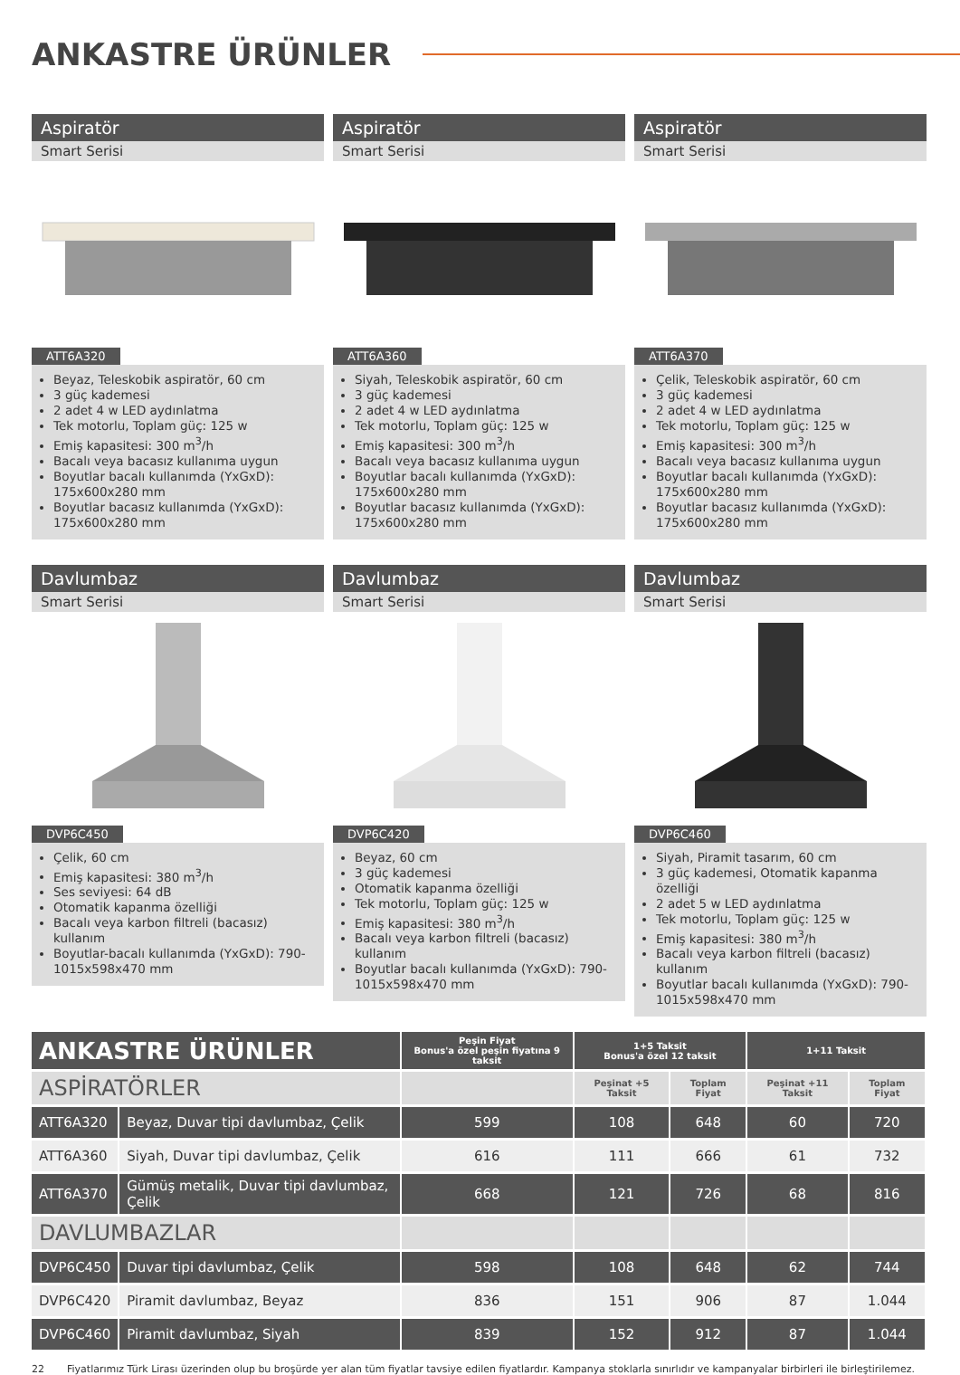ANKASTRE ÜRÜNLER
Aspiratör
Smart Serisi
ATT6A320
Beyaz, Teleskobik aspiratör, 60 cm
3 güç kademesi
2 adet 4 w LED aydınlatma
Tek motorlu, Toplam güç: 125 w
Emiş kapasitesi: 300 m<sup>3</sup>/h
Bacalı veya bacasız kullanıma uygun
Boyutlar bacalı kullanımda (YxGxD): 175x600x280 mm
Boyutlar bacasız kullanımda (YxGxD): 175x600x280 mm
Aspiratör
Smart Serisi
ATT6A360
Siyah, Teleskobik aspiratör, 60 cm
3 güç kademesi
2 adet 4 w LED aydınlatma
Tek motorlu, Toplam güç: 125 w
Emiş kapasitesi: 300 m<sup>3</sup>/h
Bacalı veya bacasız kullanıma uygun
Boyutlar bacalı kullanımda (YxGxD): 175x600x280 mm
Boyutlar bacasız kullanımda (YxGxD): 175x600x280 mm
Aspiratör
Smart Serisi
ATT6A370
Çelik, Teleskobik aspiratör, 60 cm
3 güç kademesi
2 adet 4 w LED aydınlatma
Tek motorlu, Toplam güç: 125 w
Emiş kapasitesi: 300 m<sup>3</sup>/h
Bacalı veya bacasız kullanıma uygun
Boyutlar bacalı kullanımda (YxGxD): 175x600x280 mm
Boyutlar bacasız kullanımda (YxGxD): 175x600x280 mm
Davlumbaz
Smart Serisi
DVP6C450
Çelik, 60 cm
Emiş kapasitesi: 380 m<sup>3</sup>/h
Ses seviyesi: 64 dB
Otomatik kapanma özelliği
Bacalı veya karbon filtreli (bacasız) kullanım
Boyutlar-bacalı kullanımda (YxGxD): 790-1015x598x470 mm
Davlumbaz
Smart Serisi
DVP6C420
Beyaz, 60 cm
3 güç kademesi
Otomatik kapanma özelliği
Tek motorlu, Toplam güç: 125 w
Emiş kapasitesi: 380 m<sup>3</sup>/h
Bacalı veya karbon filtreli (bacasız) kullanım
Boyutlar bacalı kullanımda (YxGxD): 790-1015x598x470 mm
Davlumbaz
Smart Serisi
DVP6C460
Siyah, Piramit tasarım, 60 cm
3 güç kademesi, Otomatik kapanma özelliği
2 adet 5 w LED aydınlatma
Tek motorlu, Toplam güç: 125 w
Emiş kapasitesi: 380 m<sup>3</sup>/h
Bacalı veya karbon filtreli (bacasız) kullanım
Boyutlar bacalı kullanımda (YxGxD): 790-1015x598x470 mm
| ANKASTRE ÜRÜNLER | | Peşin Fiyat Bonus'a özel peşin fiyatına 9 taksit | 1+5 Taksit Bonus'a özel 12 taksit | | 1+11 Taksit | |
| --- | --- | --- | --- | --- | --- | --- |
| ASPİRATÖRLER | | | Peşinat +5 Taksit | Toplam Fiyat | Peşinat +11 Taksit | Toplam Fiyat |
| ATT6A320 | Beyaz, Duvar tipi davlumbaz, Çelik | 599 | 108 | 648 | 60 | 720 |
| ATT6A360 | Siyah, Duvar tipi davlumbaz, Çelik | 616 | 111 | 666 | 61 | 732 |
| ATT6A370 | Gümüş metalik, Duvar tipi davlumbaz, Çelik | 668 | 121 | 726 | 68 | 816 |
| DAVLUMBAZLAR | | | | | | |
| DVP6C450 | Duvar tipi davlumbaz, Çelik | 598 | 108 | 648 | 62 | 744 |
| DVP6C420 | Piramit davlumbaz, Beyaz | 836 | 151 | 906 | 87 | 1.044 |
| DVP6C460 | Piramit davlumbaz, Siyah | 839 | 152 | 912 | 87 | 1.044 |
22 Fiyatlarımız Türk Lirası üzerinden olup bu broşürde yer alan tüm fiyatlar tavsiye edilen fiyatlardır. Kampanya stoklarla sınırlıdır ve kampanyalar birbirleri ile birleştirilemez.